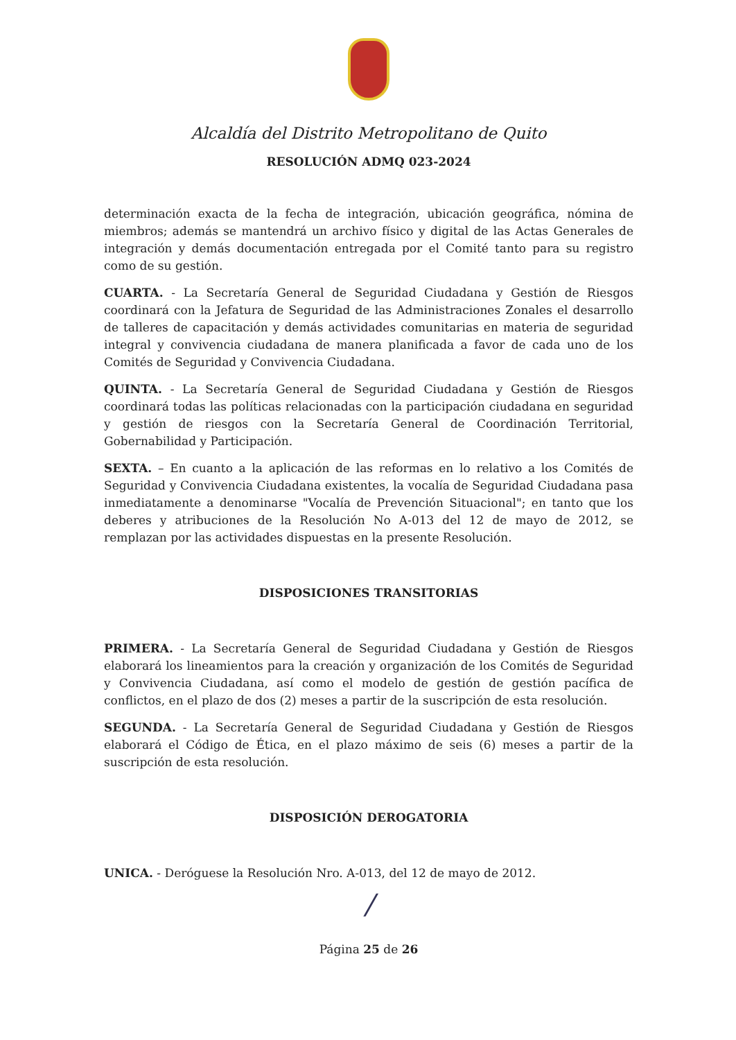Alcaldía del Distrito Metropolitano de Quito
RESOLUCIÓN ADMQ 023-2024
determinación exacta de la fecha de integración, ubicación geográfica, nómina de miembros; además se mantendrá un archivo físico y digital de las Actas Generales de integración y demás documentación entregada por el Comité tanto para su registro como de su gestión.
CUARTA. - La Secretaría General de Seguridad Ciudadana y Gestión de Riesgos coordinará con la Jefatura de Seguridad de las Administraciones Zonales el desarrollo de talleres de capacitación y demás actividades comunitarias en materia de seguridad integral y convivencia ciudadana de manera planificada a favor de cada uno de los Comités de Seguridad y Convivencia Ciudadana.
QUINTA. - La Secretaría General de Seguridad Ciudadana y Gestión de Riesgos coordinará todas las políticas relacionadas con la participación ciudadana en seguridad y gestión de riesgos con la Secretaría General de Coordinación Territorial, Gobernabilidad y Participación.
SEXTA. – En cuanto a la aplicación de las reformas en lo relativo a los Comités de Seguridad y Convivencia Ciudadana existentes, la vocalía de Seguridad Ciudadana pasa inmediatamente a denominarse "Vocalía de Prevención Situacional"; en tanto que los deberes y atribuciones de la Resolución No A-013 del 12 de mayo de 2012, se remplazan por las actividades dispuestas en la presente Resolución.
DISPOSICIONES TRANSITORIAS
PRIMERA. - La Secretaría General de Seguridad Ciudadana y Gestión de Riesgos elaborará los lineamientos para la creación y organización de los Comités de Seguridad y Convivencia Ciudadana, así como el modelo de gestión de gestión pacífica de conflictos, en el plazo de dos (2) meses a partir de la suscripción de esta resolución.
SEGUNDA. - La Secretaría General de Seguridad Ciudadana y Gestión de Riesgos elaborará el Código de Ética, en el plazo máximo de seis (6) meses a partir de la suscripción de esta resolución.
DISPOSICIÓN DEROGATORIA
UNICA. - Deróguese la Resolución Nro. A-013, del 12 de mayo de 2012.
/
Página 25 de 26